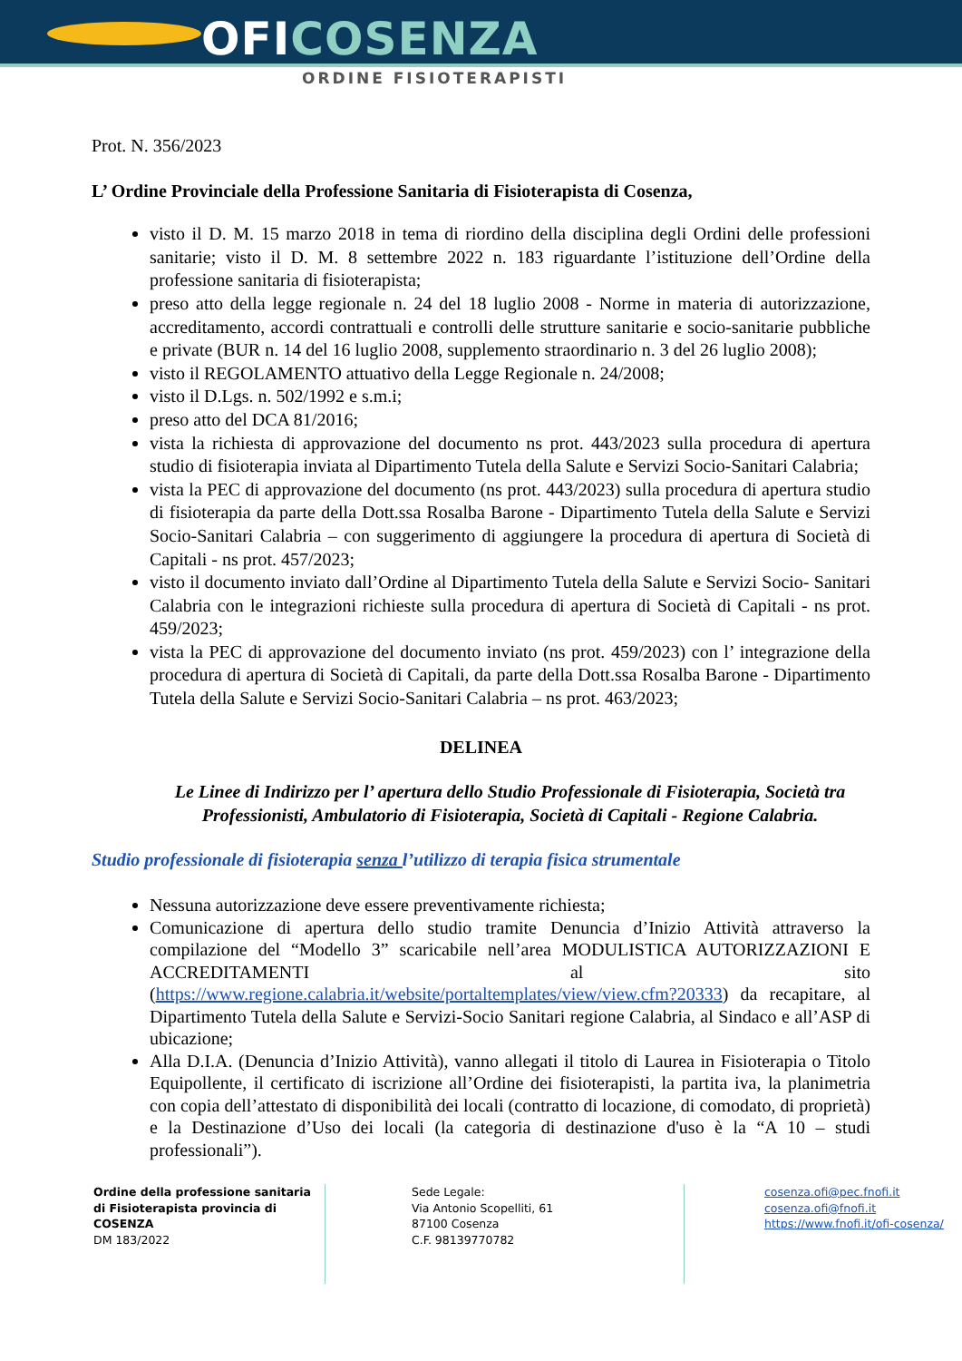OFICOSENZA
ORDINE FISIOTERAPISTI
Prot. N. 356/2023
L’ Ordine Provinciale della Professione Sanitaria di Fisioterapista di Cosenza,
visto il D. M. 15 marzo 2018 in tema di riordino della disciplina degli Ordini delle professioni sanitarie; visto il D. M. 8 settembre 2022 n. 183 riguardante l’istituzione dell’Ordine della professione sanitaria di fisioterapista;
preso atto della legge regionale n. 24 del 18 luglio 2008 - Norme in materia di autorizzazione, accreditamento, accordi contrattuali e controlli delle strutture sanitarie e socio-sanitarie pubbliche e private (BUR n. 14 del 16 luglio 2008, supplemento straordinario n. 3 del 26 luglio 2008);
visto il REGOLAMENTO attuativo della Legge Regionale n. 24/2008;
visto il D.Lgs. n. 502/1992 e s.m.i;
preso atto del DCA 81/2016;
vista la richiesta di approvazione del documento ns prot. 443/2023 sulla procedura di apertura studio di fisioterapia inviata al Dipartimento Tutela della Salute e Servizi Socio-Sanitari Calabria;
vista la PEC di approvazione del documento (ns prot. 443/2023) sulla procedura di apertura studio di fisioterapia da parte della Dott.ssa Rosalba Barone - Dipartimento Tutela della Salute e Servizi Socio-Sanitari Calabria – con suggerimento di aggiungere la procedura di apertura di Società di Capitali - ns prot. 457/2023;
visto il documento inviato dall’Ordine al Dipartimento Tutela della Salute e Servizi Socio- Sanitari Calabria con le integrazioni richieste sulla procedura di apertura di Società di Capitali - ns prot. 459/2023;
vista la PEC di approvazione del documento inviato (ns prot. 459/2023) con l’ integrazione della procedura di apertura di Società di Capitali, da parte della Dott.ssa Rosalba Barone - Dipartimento Tutela della Salute e Servizi Socio-Sanitari Calabria – ns prot. 463/2023;
DELINEA
Le Linee di Indirizzo per l’ apertura dello Studio Professionale di Fisioterapia, Società tra Professionisti, Ambulatorio di Fisioterapia, Società di Capitali - Regione Calabria.
Studio professionale di fisioterapia senza l’utilizzo di terapia fisica strumentale
Nessuna autorizzazione deve essere preventivamente richiesta;
Comunicazione di apertura dello studio tramite Denuncia d’Inizio Attività attraverso la compilazione del “Modello 3” scaricabile nell’area MODULISTICA AUTORIZZAZIONI E ACCREDITAMENTI al sito (https://www.regione.calabria.it/website/portaltemplates/view/view.cfm?20333) da recapitare, al Dipartimento Tutela della Salute e Servizi-Socio Sanitari regione Calabria, al Sindaco e all’ASP di ubicazione;
Alla D.I.A. (Denuncia d’Inizio Attività), vanno allegati il titolo di Laurea in Fisioterapia o Titolo Equipollente, il certificato di iscrizione all’Ordine dei fisioterapisti, la partita iva, la planimetria con copia dell’attestato di disponibilità dei locali (contratto di locazione, di comodato, di proprietà) e la Destinazione d’Uso dei locali (la categoria di destinazione d'uso è la “A 10 – studi professionali”).
Ordine della professione sanitaria
di Fisioterapista provincia di COSENZA
DM 183/2022
Sede Legale:
Via Antonio Scopelliti, 61
87100 Cosenza
C.F. 98139770782
cosenza.ofi@pec.fnofi.it
cosenza.ofi@fnofi.it
https://www.fnofi.it/ofi-cosenza/